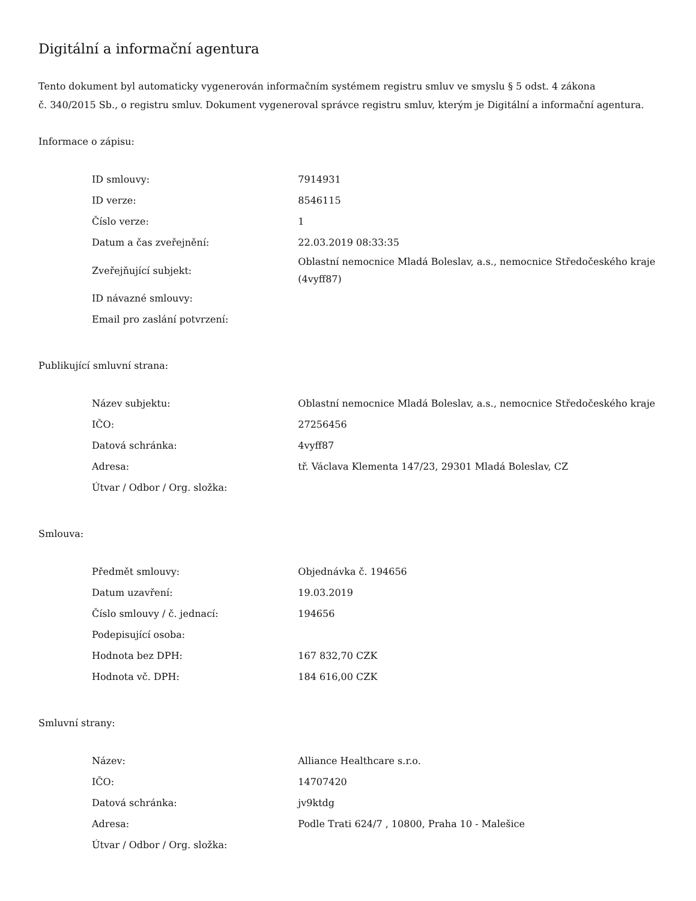Digitální a informační agentura
Tento dokument byl automaticky vygenerován informačním systémem registru smluv ve smyslu § 5 odst. 4 zákona
č. 340/2015 Sb., o registru smluv. Dokument vygeneroval správce registru smluv, kterým je Digitální a informační agentura.
Informace o zápisu:
| ID smlouvy: | 7914931 |
| ID verze: | 8546115 |
| Číslo verze: | 1 |
| Datum a čas zveřejnění: | 22.03.2019 08:33:35 |
| Zveřejňující subjekt: | Oblastní nemocnice Mladá Boleslav, a.s., nemocnice Středočeského kraje (4vyff87) |
| ID návazné smlouvy: | |
| Email pro zaslání potvrzení: | |
Publikující smluvní strana:
| Název subjektu: | Oblastní nemocnice Mladá Boleslav, a.s., nemocnice Středočeského kraje |
| IČO: | 27256456 |
| Datová schránka: | 4vyff87 |
| Adresa: | tř. Václava Klementa 147/23, 29301 Mladá Boleslav, CZ |
| Útvar / Odbor / Org. složka: | |
Smlouva:
| Předmět smlouvy: | Objednávka č. 194656 |
| Datum uzavření: | 19.03.2019 |
| Číslo smlouvy / č. jednací: | 194656 |
| Podepisující osoba: | |
| Hodnota bez DPH: | 167 832,70 CZK |
| Hodnota vč. DPH: | 184 616,00 CZK |
Smluvní strany:
| Název: | Alliance Healthcare s.r.o. |
| IČO: | 14707420 |
| Datová schránka: | jv9ktdg |
| Adresa: | Podle Trati 624/7 , 10800, Praha 10 - Malešice |
| Útvar / Odbor / Org. složka: | |